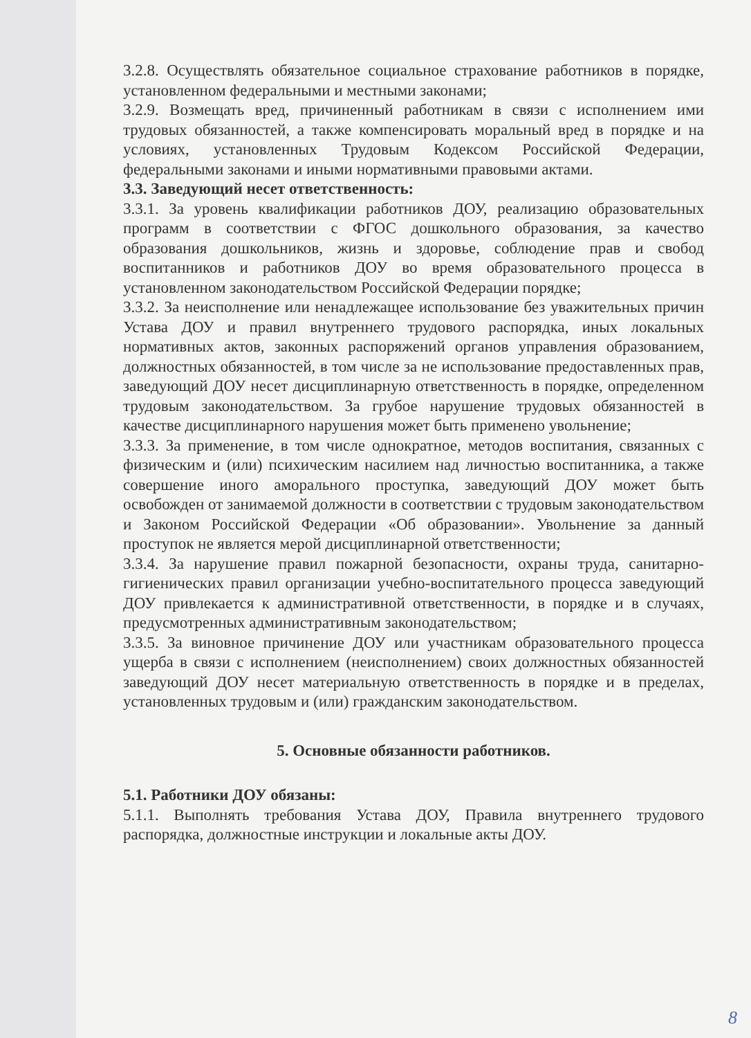3.2.8. Осуществлять обязательное социальное страхование работников в порядке, установленном федеральными и местными законами;
3.2.9. Возмещать вред, причиненный работникам в связи с исполнением ими трудовых обязанностей, а также компенсировать моральный вред в порядке и на условиях, установленных Трудовым Кодексом Российской Федерации, федеральными законами и иными нормативными правовыми актами.
3.3. Заведующий несет ответственность:
3.3.1. За уровень квалификации работников ДОУ, реализацию образовательных программ в соответствии с ФГОС дошкольного образования, за качество образования дошкольников, жизнь и здоровье, соблюдение прав и свобод воспитанников и работников ДОУ во время образовательного процесса в установленном законодательством Российской Федерации порядке;
3.3.2. За неисполнение или ненадлежащее использование без уважительных причин Устава ДОУ и правил внутреннего трудового распорядка, иных локальных нормативных актов, законных распоряжений органов управления образованием, должностных обязанностей, в том числе за не использование предоставленных прав, заведующий ДОУ несет дисциплинарную ответственность в порядке, определенном трудовым законодательством. За грубое нарушение трудовых обязанностей в качестве дисциплинарного нарушения может быть применено увольнение;
3.3.3. За применение, в том числе однократное, методов воспитания, связанных с физическим и (или) психическим насилием над личностью воспитанника, а также совершение иного аморального проступка, заведующий ДОУ может быть освобожден от занимаемой должности в соответствии с трудовым законодательством и Законом Российской Федерации «Об образовании». Увольнение за данный проступок не является мерой дисциплинарной ответственности;
3.3.4. За нарушение правил пожарной безопасности, охраны труда, санитарно-гигиенических правил организации учебно-воспитательного процесса заведующий ДОУ привлекается к административной ответственности, в порядке и в случаях, предусмотренных административным законодательством;
3.3.5. За виновное причинение ДОУ или участникам образовательного процесса ущерба в связи с исполнением (неисполнением) своих должностных обязанностей заведующий ДОУ несет материальную ответственность в порядке и в пределах, установленных трудовым и (или) гражданским законодательством.
5. Основные обязанности работников.
5.1. Работники ДОУ обязаны:
5.1.1. Выполнять требования Устава ДОУ, Правила внутреннего трудового распорядка, должностные инструкции и локальные акты ДОУ.
8